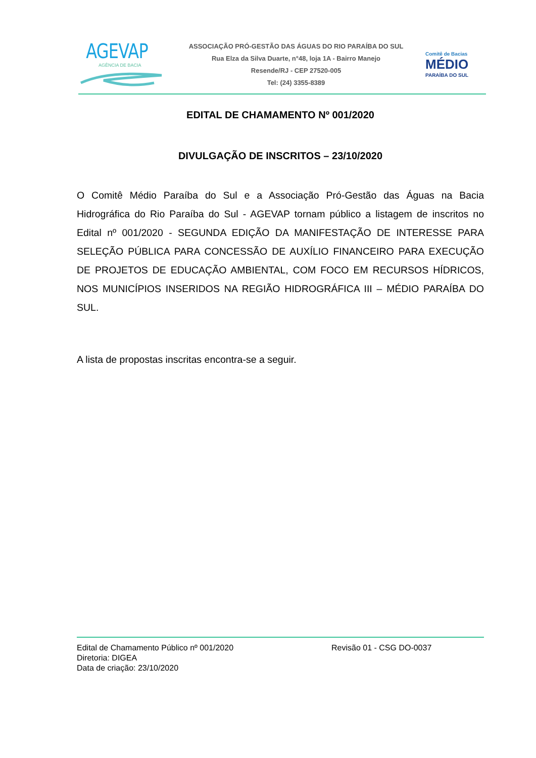AGEVAP
AGÊNCIA DE BACIA
ASSOCIAÇÃO PRÓ-GESTÃO DAS ÁGUAS DO RIO PARAÍBA DO SUL
Rua Elza da Silva Duarte, n°48, loja 1A - Bairro Manejo
Resende/RJ - CEP 27520-005
Tel: (24) 3355-8389
Comitê de Bacias
MÉDIO
PARAÍBA DO SUL
EDITAL DE CHAMAMENTO Nº 001/2020
DIVULGAÇÃO DE INSCRITOS – 23/10/2020
O Comitê Médio Paraíba do Sul e a Associação Pró-Gestão das Águas na Bacia Hidrográfica do Rio Paraíba do Sul - AGEVAP tornam público a listagem de inscritos no Edital nº 001/2020 - SEGUNDA EDIÇÃO DA MANIFESTAÇÃO DE INTERESSE PARA SELEÇÃO PÚBLICA PARA CONCESSÃO DE AUXÍLIO FINANCEIRO PARA EXECUÇÃO DE PROJETOS DE EDUCAÇÃO AMBIENTAL, COM FOCO EM RECURSOS HÍDRICOS, NOS MUNICÍPIOS INSERIDOS NA REGIÃO HIDROGRÁFICA III – MÉDIO PARAÍBA DO SUL.
A lista de propostas inscritas encontra-se a seguir.
Edital de Chamamento Público nº 001/2020 Revisão 01 - CSG DO-0037
Diretoria: DIGEA
Data de criação: 23/10/2020